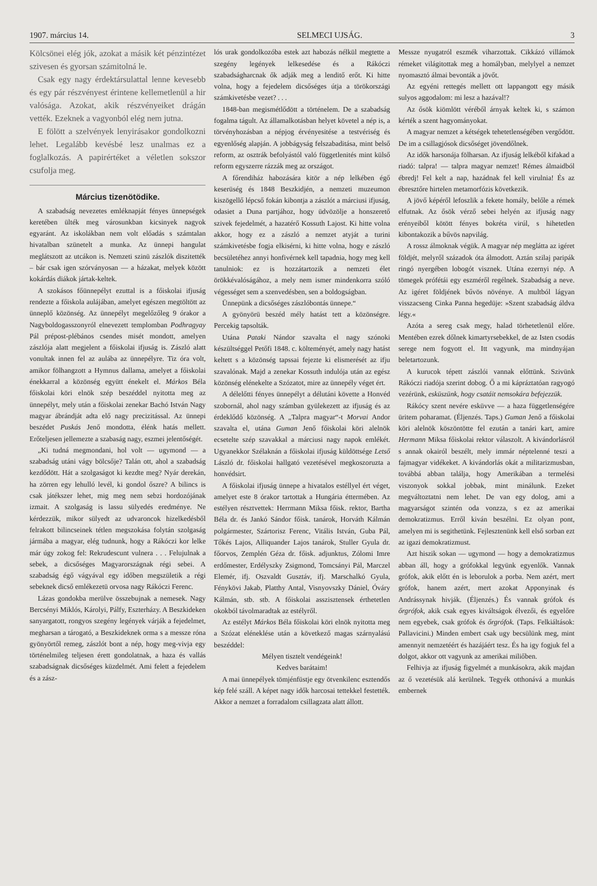1907. március 14. SELMECI UJSÁG. 3
Kölcsönei elég jók, azokat a másik két pénzintézet szivesen és gyorsan számitolná le.
Csak egy nagy érdektársulattal lenne kevesebb és egy pár részvényest érintene kellemetlenül a hir valósága. Azokat, akik részvényeiket drágán vették. Ezeknek a vagyonból elég nem jutna.
E fölött a szelvények lenyirásakor gondolkozni lehet. Legalább kevésbé lesz unalmas ez a foglalkozás. A papirértéket a véletlen sokszor csufolja meg.
Március tizenötödike.
A szabadság nevezetes emléknapját fényes ünnepségek keretében ülték meg városunkban kicsinyek nagyok egyaránt. Az iskolákban nem volt előadás s számtalan hivatalban szünetelt a munka. Az ünnepi hangulat meglátszott az utcákon is. Nemzeti szinü zászlók diszitették – bár csak igen szórványosan — a házakat, melyek között kokárdás diákok jártak-keltek.
A szokásos főünnepélyt ezuttal is a főiskolai ifjuság rendezte a főiskola aulájában, amelyet egészen megtöltött az ünneplő közönség. Az ünnepélyt megelőzőleg 9 órakor a Nagyboldogasszonyról elnevezett templomban Podhragyay Pál prépost-plébános csendes misét mondott, amelyen zászlója alatt megjelent a főiskolai ifjuság is. Zászló alatt vonultak innen fel az aulába az ünnepélyre. Tiz óra volt, amikor fölhangzott a Hymnus dallama, amelyet a főiskolai énekkarral a közönség együtt énekelt el. Márkos Béla főiskolai köri elnök szép beszéddel nyitotta meg az ünnepélyt, mely után a főiskolai zenekar Bachó István Nagy magyar ábrándját adta elő nagy precizitással. Az ünnepi beszédet Puskás Jenő mondotta, élénk hatás mellett. Erőteljesen jellemezte a szabaság nagy, eszmei jelentőségét.
„Ki tudná megmondani, hol volt — ugymond — a szabadság utáni vágy bölcsője? Talán ott, ahol a szabadság kezdődött. Hát a szolgaságot ki kezdte meg? Nyár derekán, ha zörren egy lehulló levél, ki gondol őszre? A bilincs is csak játékszer lehet, mig meg nem sebzi hordozójának izmait. A szolgaság is lassu sülyedés eredménye. Ne kérdezzük, mikor sülyedt az udvaroncok hizelkedésből felrakott bilincseinek tétlen megszokása folytán szolgaság jármába a magyar, elég tudnunk, hogy a Rákóczi kor lelke már úgy zokog fel: Rekrudescunt vulnera . . . Felujulnak a sebek, a dicsőséges Magyarországnak régi sebei. A szabadság égő vágyával egy időben megszületik a régi sebeknek dicső emlékezetü orvosa nagy Rákóczi Ferenc.
Lázas gondokba merülve összebujnak a nemesek. Nagy Bercsényi Miklós, Károlyi, Pálfy, Eszterházy. A Beszkideken sanyargatott, rongyos szegény legények várják a fejedelmet, megharsan a tárogató, a Beszkideknek orma s a messze róna gyönyörtől remeg, zászlót bont a nép, hogy meg-vivja egy történelmileg teljesen érett gondolatnak, a haza és vallás szabadságnak dicsőséges küzdelmét. Ami felett a fejedelem és a zász-
lós urak gondolkozóba estek azt habozás nélkül megtette a szegény legények lelkesedése és a Rákóczi szabadságharcnak ők adják meg a lenditő erőt. Ki hitte volna, hogy a fejedelem dicsőséges útja a törökországi számkivetésbe vezet? . . .
1848-ban megismétlődött a történelem. De a szabadság fogalma tágult. Az államalkotásban helyet követel a nép is, a törvényhozásban a népjog érvényesitése a testvériség és egyenlőség alapján. A jobbágyság felszabaditása, mint belső reform, az osztrák befolyástól való függetlenités mint külső reform egyszerre rázzák meg az országot.
A főrendiház habozására kitör a nép lelkében égő keserüség és 1848 Beszkidjén, a nemzeti muzeumon kiszögellő lépcső fokán kibontja a zászlót a márciusi ifjuság, odasiet a Duna partjához, hogy üdvözölje a honszerető szivek fejedelmét, a hazatérő Kossuth Lajost. Ki hitte volna akkor, hogy ez a zászló a nemzet atyját a turini számkivetésbe fogja elkisérni, ki hitte volna, hogy e zászló becsületéhez annyi honfivérnek kell tapadnia, hogy meg kell tanulniok: ez is hozzátartozik a nemzeti élet örökkévalóságához, a mely nem ismer mindenkorra szóló végességet sem a szenvedésben, sen a boldogságban.
Ünnepünk a dicsőséges zászlóbontás ünnepe.“
A gyönyörü beszéd mély hatást tett a közönségre. Percekig tapsolták.
Utána Pataki Nándor szavalta el nagy szónoki készültséggel Petőfi 1848. c. költeményét, amely nagy hatást keltett s a közönség tapssai fejezte ki elismerését az ifju szavalónak. Majd a zenekar Kossuth indulója után az egész közönség elénekelte a Szózatot, mire az ünnepély véget ért.
A délelőtti fényes ünnepélyt a délutáni követte a Honvéd szobornál, ahol nagy számban gyülekezett az ifjuság és az érdeklődő közönség. A „Talpra magyar“-t Morvai Andor szavalta el, utána Guman Jenő főiskolai köri alelnök ecsetelte szép szavakkal a márciusi nagy napok emlékét. Ugyanekkor Szélaknán a főiskolai ifjuság küldöttsége Letső László dr. főiskolai hallgató vezetésével megkoszoruzta a honvédsirt.
A főiskolai ifjuság ünnepe a hivatalos estéllyel ért véget, amelyet este 8 órakor tartottak a Hungária éttermében. Az estélyen résztvettek: Herrmann Miksa főisk. rektor, Bartha Béla dr. és Jankó Sándor főisk. tanárok, Horváth Kálmán polgármester, Szártorisz Ferenc, Vitális István, Guba Pál, Tőkés Lajos, Alliquander Lajos tanárok, Stuller Gyula dr. főorvos, Zemplén Géza dr. főisk. adjunktus, Zólomi Imre erdőmester, Erdélyszky Zsigmond, Tomcsányi Pál, Marczel Elemér, ifj. Oszvaldt Gusztáv, ifj. Marschalkó Gyula, Fénykövi Jakab, Platthy Antal, Visnyovszky Dániel, Óváry Kálmán, stb. stb. A főiskolai asszisztensek érthetetlen okokból távolmaradtak az estélyről.
Az estélyt Márkos Béla főiskolai köri elnök nyitotta meg a Szózat eléneklése után a következő magas szárnyalású beszéddel:
Mélyen tisztelt vendégeink!
Kedves barátaim!
A mai ünnepélyek tömjénfüstje egy ötvenkilenc esztendős kép felé száll. A képet nagy idők harcosai tettekkel festették. Akkor a nemzet a forradalom csillagzata alatt állott.
Messze nyugatról eszmék viharzottak. Cikkázó villámok rémeket világitottak meg a homályban, melylyel a nemzet nyomasztó álmai bevonták a jövőt.
Az egyéni rettegés mellett ott lappangott egy másik sulyos aggodalom: mi lesz a hazával!?
Az ősök kiömlött véréből árnyak keltek ki, s számon kérték a szent hagyományokat.
A magyar nemzet a kétségek tehetetlenségében vergődött. De im a csillagjósok dicsőséget jövendőlnek.
Az idők harsonája fölharsan. Az ifjuság lelkéből kifakad a riadó: talpra! — talpra magyar nemzet! Rémes álmaidból ébredj! Fel kelt a nap, hazádnak fel kell virulnia! És az ébresztőre hirtelen metamorfózis következik.
A jövő képéről lefoszlik a fekete homály, belőle a rémek elfutnak. Az ősök vérző sebei helyén az ifjuság nagy erényeiből kötött fényes bokréta virúl, s hihetetlen kibontakozik a bűvös napvilág.
A rossz álmoknak végük. A magyar nép meglátta az igéret földjét, melyről századok óta álmodott. Aztán szilaj paripák ringó nyergében lobogót visznek. Utána ezernyi nép. A tömegek prófétái egy eszméről regélnek. Szabadság a neve. Az igéret földjének bűvös növénye. A multból lágyan visszacseng Cinka Panna hegedüje: »Szent szabadság áldva légy.«
Azóta a sereg csak megy, halad törhetetlenül előre. Mentében ezrek dőlnek kimartyrsebekkel, de az Isten csodás serege nem fogyott el. Itt vagyunk, ma mindnyájan beletartozunk.
A kurucok tépett zászlói vannak előttünk. Szivünk Rákóczi riadója szerint dobog. Ő a mi kápráztatóan ragyogó vezérünk, esküszünk, hogy csatáit nemsokára befejezzük.
Rákócy szent nevére esküvve — a haza függetlenségére üritem poharamat. (Éljenzés. Taps.) Guman Jenő a főiskolai köri alelnök köszöntötte fel ezután a tanári kart, amire Hermann Miksa főiskolai rektor válaszolt. A kivándorlásról s annak okairól beszélt, mely immár néptelenné teszi a fajmagyar vidékeket. A kivándorlás okát a militarizmusban, továbbá abban találja, hogy Amerikában a termelési viszonyok sokkal jobbak, mint minálunk. Ezeket megváltoztatni nem lehet. De van egy dolog, ami a magyarságot szintén oda vonzza, s ez az amerikai demokratizmus. Erről kiván beszélni. Ez olyan pont, amelyen mi is segithetünk. Fejlesztenünk kell első sorban ezt az igazi demokratizmust.
Azt hiszik sokan — ugymond — hogy a demokratizmus abban áll, hogy a grófokkal legyünk egyenlők. Vannak grófok, akik előtt én is leborulok a porba. Nem azért, mert grófok, hanem azért, mert azokat Apponyinak és Andrássynak hivják. (Éljenzés.) És vannak grófok és őrgrófok, akik csak egyes kiváltságok élvezői, és egyelőre nem egyebek, csak grófok és őrgrófok. (Taps. Felkiáltások: Pallavicini.) Minden embert csak ugy becsülünk meg, mint amennyit nemzetéért és hazájáért tesz. És ha igy fogjuk fel a dolgot, akkor ott vagyunk az amerikai miliőben.
Felhivja az ifjuság figyelmét a munkásokra, akik majdan az ő vezetésük alá kerülnek. Tegyék otthonává a munkás embernek